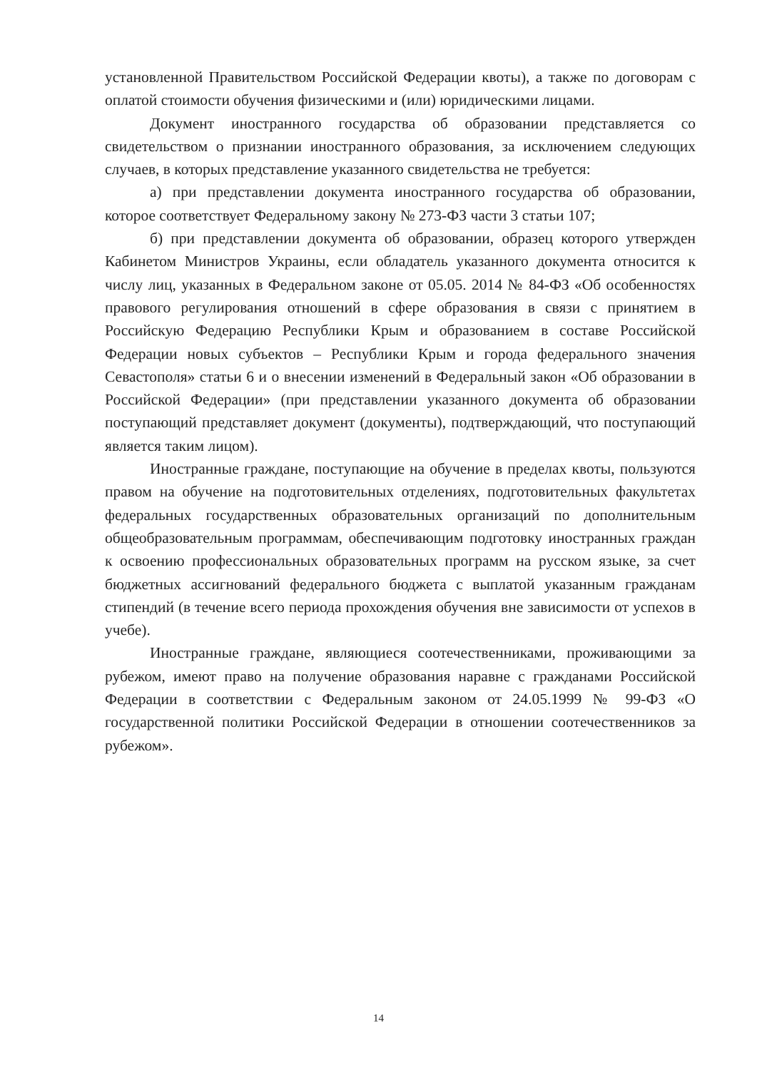установленной Правительством Российской Федерации квоты), а также по договорам с оплатой стоимости обучения физическими и (или) юридическими лицами.
Документ иностранного государства об образовании представляется со свидетельством о признании иностранного образования, за исключением следующих случаев, в которых представление указанного свидетельства не требуется:
а) при представлении документа иностранного государства об образовании, которое соответствует Федеральному закону № 273-ФЗ части 3 статьи 107;
б) при представлении документа об образовании, образец которого утвержден Кабинетом Министров Украины, если обладатель указанного документа относится к числу лиц, указанных в Федеральном законе от 05.05. 2014 № 84-ФЗ «Об особенностях правового регулирования отношений в сфере образования в связи с принятием в Российскую Федерацию Республики Крым и образованием в составе Российской Федерации новых субъектов – Республики Крым и города федерального значения Севастополя» статьи 6 и о внесении изменений в Федеральный закон «Об образовании в Российской Федерации» (при представлении указанного документа об образовании поступающий представляет документ (документы), подтверждающий, что поступающий является таким лицом).
Иностранные граждане, поступающие на обучение в пределах квоты, пользуются правом на обучение на подготовительных отделениях, подготовительных факультетах федеральных государственных образовательных организаций по дополнительным общеобразовательным программам, обеспечивающим подготовку иностранных граждан к освоению профессиональных образовательных программ на русском языке, за счет бюджетных ассигнований федерального бюджета с выплатой указанным гражданам стипендий (в течение всего периода прохождения обучения вне зависимости от успехов в учебе).
Иностранные граждане, являющиеся соотечественниками, проживающими за рубежом, имеют право на получение образования наравне с гражданами Российской Федерации в соответствии с Федеральным законом от 24.05.1999 № 99-ФЗ «О государственной политики Российской Федерации в отношении соотечественников за рубежом».
14